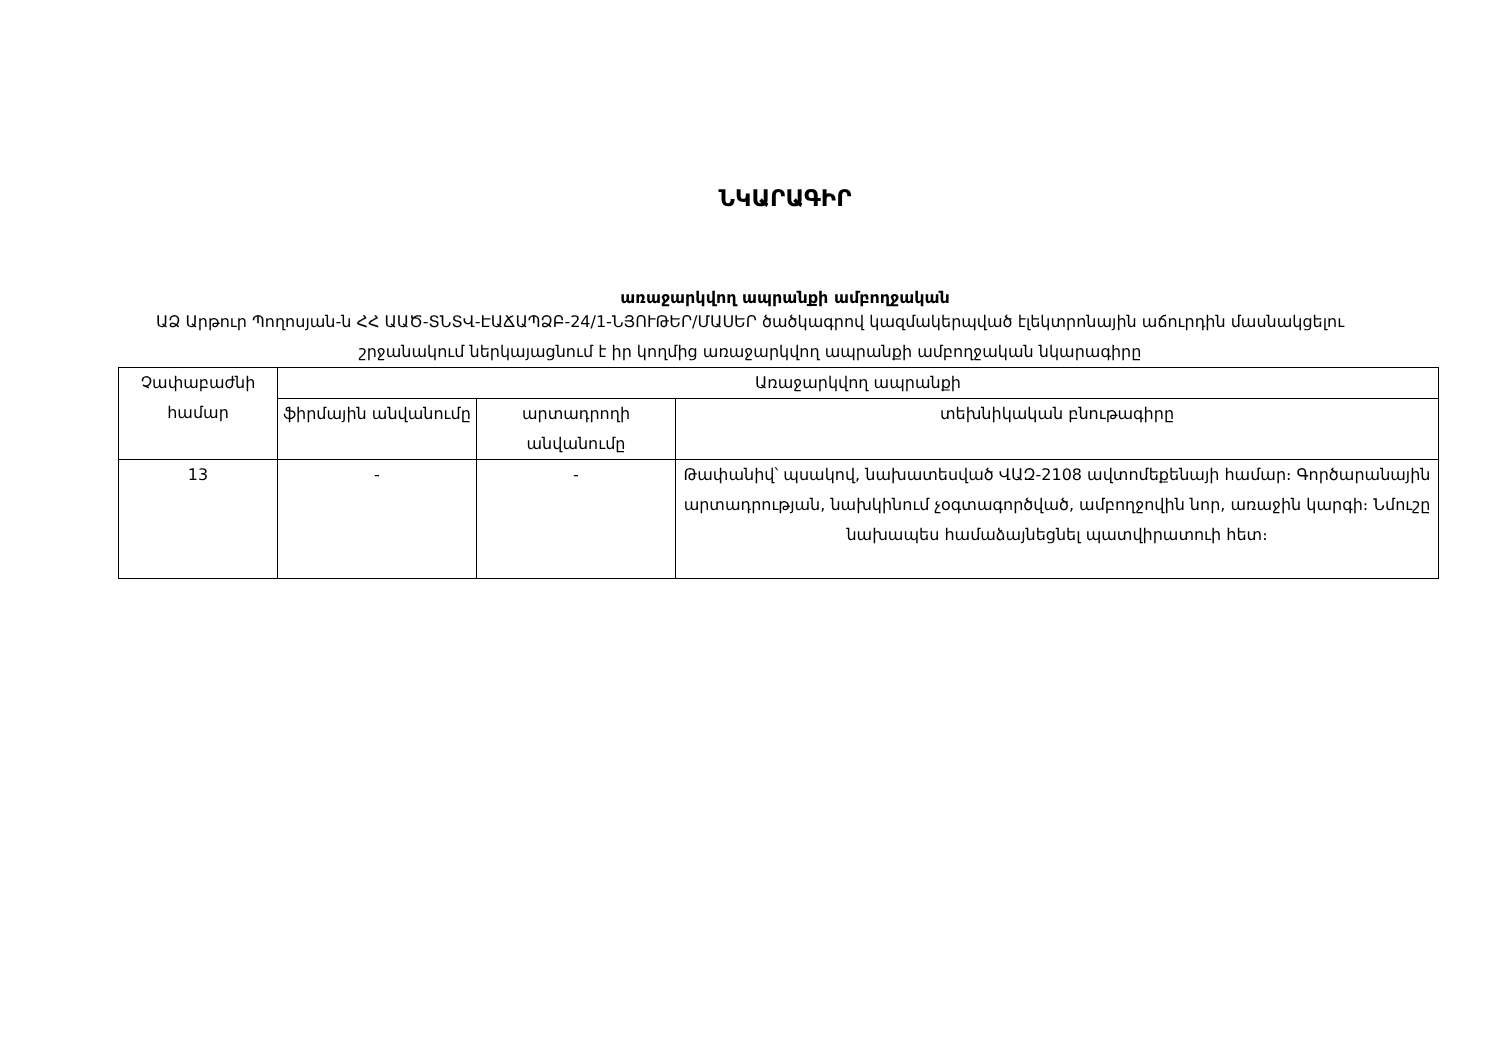ՆԿԱՐԱԳԻՐ
առաջարկվող ապրանքի ամբողջական
ԱՁ Արթուր Պողոսյան-ն ՀՀ ԱԱԾ-ՏՆՏՎ-ԷԱՃԱՊՁԲ-24/1-ՆՅՈՒԹԵՐ/ՄԱՍԵՐ ծածկագրով կազմակերպված էլեկտրոնային աճուրդին մասնակցելու շրջանակում ներկայացնում է իր կողմից առաջարկվող ապրանքի ամբողջական նկարագիրը
| Չափաբաժնի համար | Առաջարկվող ապրանքի | | |
| --- | --- | --- | --- |
| | ֆիրմային անվանումը | արտադրողի անվանումը | տեխնիկական բնութագիրը |
| 13 | - | - | Թափանիվ՝ պսակով, նախատեսված ՎԱԶ-2108 ավտոմեքենայի համար։ Գործարանային արտադրության, նախկինում չօգտագործված, ամբողջովին նոր, առաջին կարգի։ Նմուշը նախապես համաձայնեցնել պատվիրատուի հետ։ |